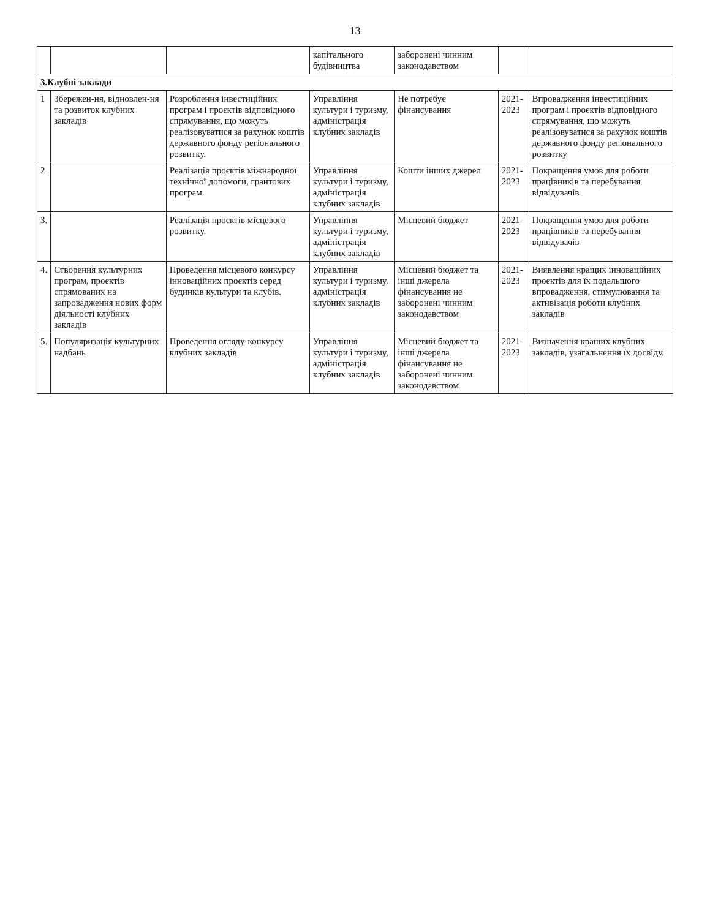13
| | | | капітального будівництва | заборонені чинним законодавством | | |
| 3.Клубні заклади | | | | | | |
| 1 | Збережен-ня, відновлен-ня та розвиток клубних закладів | Розроблення інвестиційних програм і проєктів відповідного спрямування, що можуть реалізовуватися за рахунок коштів державного фонду регіонального розвитку. | Управління культури і туризму, адміністрація клубних закладів | Не потребує фінансування | 2021-2023 | Впровадження інвестиційних програм і проєктів відповідного спрямування, що можуть реалізовуватися за рахунок коштів державного фонду регіонального розвитку |
| 2 | | Реалізація проєктів міжнародної технічної допомоги, грантових програм. | Управління культури і туризму, адміністрація клубних закладів | Кошти інших джерел | 2021-2023 | Покращення умов для роботи працівників та перебування відвідувачів |
| 3. | | Реалізація проєктів місцевого розвитку. | Управління культури і туризму, адміністрація клубних закладів | Місцевий бюджет | 2021-2023 | Покращення умов для роботи працівників та перебування відвідувачів |
| 4. | Створення культурних програм, проєктів спрямованих на запровадження нових форм діяльності клубних закладів | Проведення місцевого конкурсу інноваційних проєктів серед будинків культури та клубів. | Управління культури і туризму, адміністрація клубних закладів | Місцевий бюджет та інші джерела фінансування не заборонені чинним законодавством | 2021-2023 | Виявлення кращих інноваційних проєктів для їх подальшого впровадження, стимулювання та активізація роботи клубних закладів |
| 5. | Популяризація культурних надбань | Проведення огляду-конкурсу клубних закладів | Управління культури і туризму, адміністрація клубних закладів | Місцевий бюджет та інші джерела фінансування не заборонені чинним законодавством | 2021-2023 | Визначення кращих клубних закладів, узагальнення їх досвіду. |